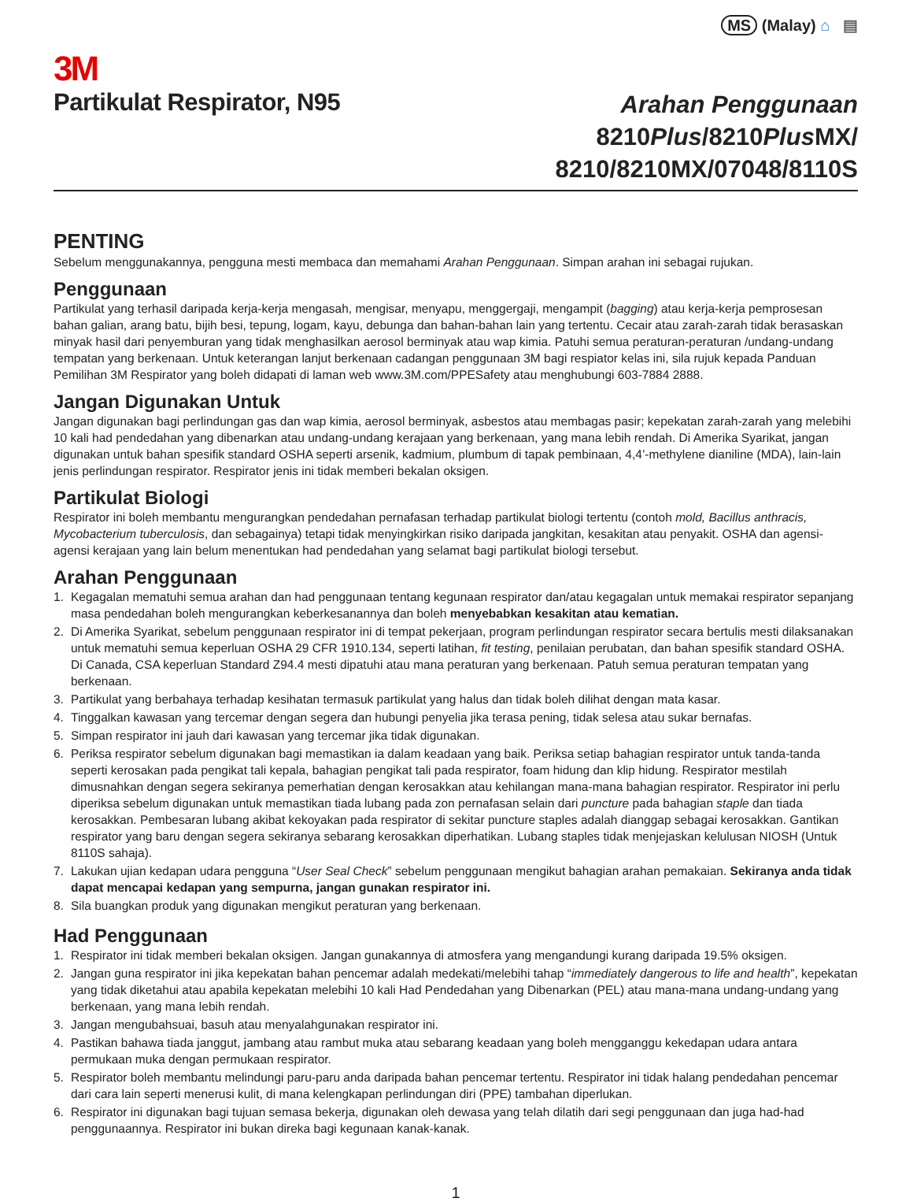MS (Malay) ⌂ ▤
3M
Partikulat Respirator, N95
Arahan Penggunaan
8210Plus/8210Plus MX/
8210/8210MX/07048/8110S
PENTING
Sebelum menggunakannya, pengguna mesti membaca dan memahami Arahan Penggunaan. Simpan arahan ini sebagai rujukan.
Penggunaan
Partikulat yang terhasil daripada kerja-kerja mengasah, mengisar, menyapu, menggergaji, mengampit (bagging) atau kerja-kerja pemprosesan bahan galian, arang batu, bijih besi, tepung, logam, kayu, debunga dan bahan-bahan lain yang tertentu. Cecair atau zarah-zarah tidak berasaskan minyak hasil dari penyemburan yang tidak menghasilkan aerosol berminyak atau wap kimia. Patuhi semua peraturan-peraturan /undang-undang tempatan yang berkenaan. Untuk keterangan lanjut berkenaan cadangan penggunaan 3M bagi respiator kelas ini, sila rujuk kepada Panduan Pemilihan 3M Respirator yang boleh didapati di laman web www.3M.com/PPESafety atau menghubungi 603-7884 2888.
Jangan Digunakan Untuk
Jangan digunakan bagi perlindungan gas dan wap kimia, aerosol berminyak, asbestos atau membagas pasir; kepekatan zarah-zarah yang melebihi 10 kali had pendedahan yang dibenarkan atau undang-undang kerajaan yang berkenaan, yang mana lebih rendah. Di Amerika Syarikat, jangan digunakan untuk bahan spesifik standard OSHA seperti arsenik, kadmium, plumbum di tapak pembinaan, 4,4’-methylene dianiline (MDA), lain-lain jenis perlindungan respirator. Respirator jenis ini tidak memberi bekalan oksigen.
Partikulat Biologi
Respirator ini boleh membantu mengurangkan pendedahan pernafasan terhadap partikulat biologi tertentu (contoh mold, Bacillus anthracis, Mycobacterium tuberculosis, dan sebagainya) tetapi tidak menyingkirkan risiko daripada jangkitan, kesakitan atau penyakit. OSHA dan agensi-agensi kerajaan yang lain belum menentukan had pendedahan yang selamat bagi partikulat biologi tersebut.
Arahan Penggunaan
1. Kegagalan mematuhi semua arahan dan had penggunaan tentang kegunaan respirator dan/atau kegagalan untuk memakai respirator sepanjang masa pendedahan boleh mengurangkan keberkesanannya dan boleh menyebabkan kesakitan atau kematian.
2. Di Amerika Syarikat, sebelum penggunaan respirator ini di tempat pekerjaan, program perlindungan respirator secara bertulis mesti dilaksanakan untuk mematuhi semua keperluan OSHA 29 CFR 1910.134, seperti latihan, fit testing, penilaian perubatan, dan bahan spesifik standard OSHA. Di Canada, CSA keperluan Standard Z94.4 mesti dipatuhi atau mana peraturan yang berkenaan. Patuh semua peraturan tempatan yang berkenaan.
3. Partikulat yang berbahaya terhadap kesihatan termasuk partikulat yang halus dan tidak boleh dilihat dengan mata kasar.
4. Tinggalkan kawasan yang tercemar dengan segera dan hubungi penyelia jika terasa pening, tidak selesa atau sukar bernafas.
5. Simpan respirator ini jauh dari kawasan yang tercemar jika tidak digunakan.
6. Periksa respirator sebelum digunakan bagi memastikan ia dalam keadaan yang baik. Periksa setiap bahagian respirator untuk tanda-tanda seperti kerosakan pada pengikat tali kepala, bahagian pengikat tali pada respirator, foam hidung dan klip hidung. Respirator mestilah dimusnahkan dengan segera sekiranya pemerhatian dengan kerosakkan atau kehilangan mana-mana bahagian respirator. Respirator ini perlu diperiksa sebelum digunakan untuk memastikan tiada lubang pada zon pernafasan selain dari puncture pada bahagian staple dan tiada kerosakkan. Pembesaran lubang akibat kekoyakan pada respirator di sekitar puncture staples adalah dianggap sebagai kerosakkan. Gantikan respirator yang baru dengan segera sekiranya sebarang kerosakkan diperhatikan. Lubang staples tidak menjejaskan kelulusan NIOSH (Untuk 8110S sahaja).
7. Lakukan ujian kedapan udara pengguna “User Seal Check” sebelum penggunaan mengikut bahagian arahan pemakaian. Sekiranya anda tidak dapat mencapai kedapan yang sempurna, jangan gunakan respirator ini.
8. Sila buangkan produk yang digunakan mengikut peraturan yang berkenaan.
Had Penggunaan
1. Respirator ini tidak memberi bekalan oksigen. Jangan gunakannya di atmosfera yang mengandungi kurang daripada 19.5% oksigen.
2. Jangan guna respirator ini jika kepekatan bahan pencemar adalah medekati/melebihi tahap “immediately dangerous to life and health”, kepekatan yang tidak diketahui atau apabila kepekatan melebihi 10 kali Had Pendedahan yang Dibenarkan (PEL) atau mana-mana undang-undang yang berkenaan, yang mana lebih rendah.
3. Jangan mengubahsuai, basuh atau menyalahgunakan respirator ini.
4. Pastikan bahawa tiada janggut, jambang atau rambut muka atau sebarang keadaan yang boleh mengganggu kekedapan udara antara permukaan muka dengan permukaan respirator.
5. Respirator boleh membantu melindungi paru-paru anda daripada bahan pencemar tertentu. Respirator ini tidak halang pendedahan pencemar dari cara lain seperti menerusi kulit, di mana kelengkapan perlindungan diri (PPE) tambahan diperlukan.
6. Respirator ini digunakan bagi tujuan semasa bekerja, digunakan oleh dewasa yang telah dilatih dari segi penggunaan dan juga had-had penggunaannya. Respirator ini bukan direka bagi kegunaan kanak-kanak.
1